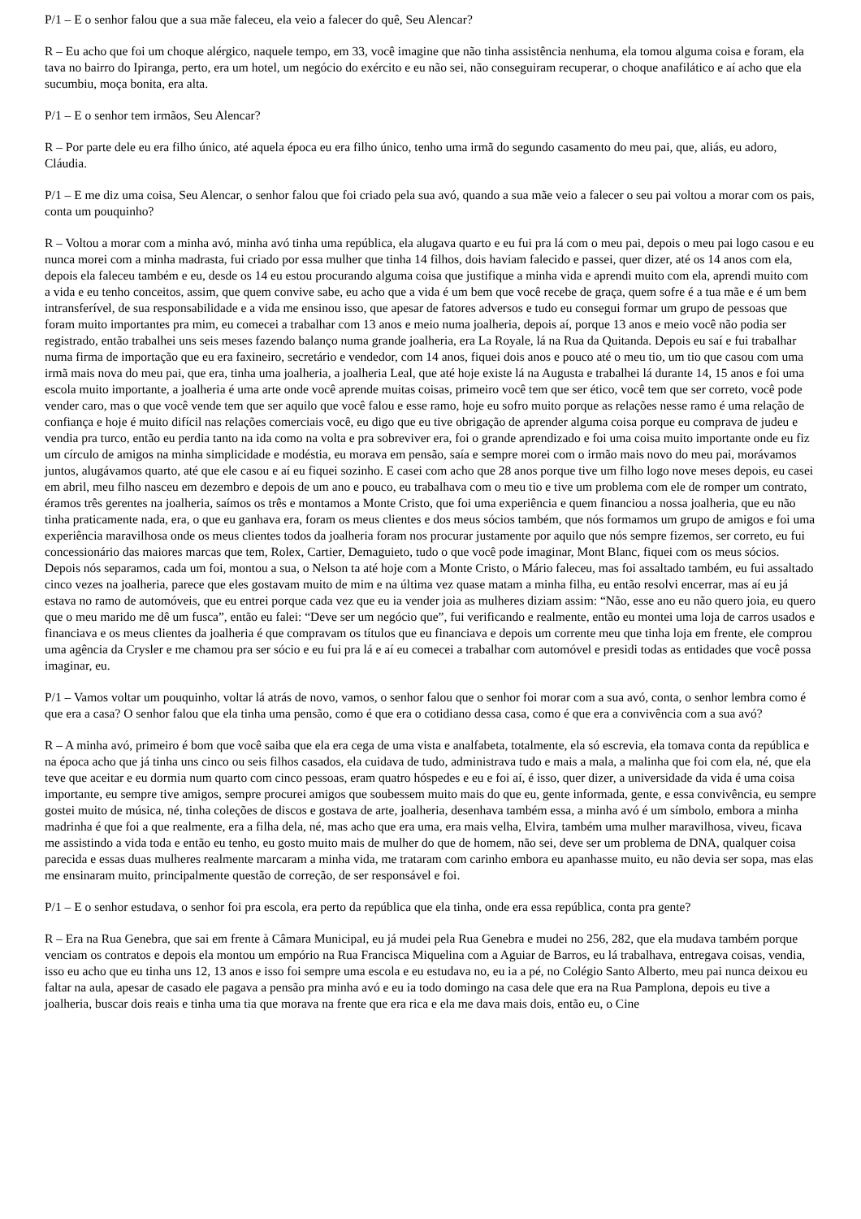P/1 – E o senhor falou que a sua mãe faleceu, ela veio a falecer do quê, Seu Alencar?
R – Eu acho que foi um choque alérgico, naquele tempo, em 33, você imagine que não tinha assistência nenhuma, ela tomou alguma coisa e foram, ela tava no bairro do Ipiranga, perto, era um hotel, um negócio do exército e eu não sei, não conseguiram recuperar, o choque anafilático e aí acho que ela sucumbiu, moça bonita, era alta.
P/1 – E o senhor tem irmãos, Seu Alencar?
R – Por parte dele eu era filho único, até aquela época eu era filho único, tenho uma irmã do segundo casamento do meu pai, que, aliás, eu adoro, Cláudia.
P/1 – E me diz uma coisa, Seu Alencar, o senhor falou que foi criado pela sua avó, quando a sua mãe veio a falecer o seu pai voltou a morar com os pais, conta um pouquinho?
R – Voltou a morar com a minha avó, minha avó tinha uma república, ela alugava quarto e eu fui pra lá com o meu pai, depois o meu pai logo casou e eu nunca morei com a minha madrasta, fui criado por essa mulher que tinha 14 filhos, dois haviam falecido e passei, quer dizer, até os 14 anos com ela, depois ela faleceu também e eu, desde os 14 eu estou procurando alguma coisa que justifique a minha vida e aprendi muito com ela, aprendi muito com a vida e eu tenho conceitos, assim, que quem convive sabe, eu acho que a vida é um bem que você recebe de graça, quem sofre é a tua mãe e é um bem intransferível, de sua responsabilidade e a vida me ensinou isso, que apesar de fatores adversos e tudo eu consegui formar um grupo de pessoas que foram muito importantes pra mim, eu comecei a trabalhar com 13 anos e meio numa joalheria, depois aí, porque 13 anos e meio você não podia ser registrado, então trabalhei uns seis meses fazendo balanço numa grande joalheria, era La Royale, lá na Rua da Quitanda. Depois eu saí e fui trabalhar numa firma de importação que eu era faxineiro, secretário e vendedor, com 14 anos, fiquei dois anos e pouco até o meu tio, um tio que casou com uma irmã mais nova do meu pai, que era, tinha uma joalheria, a joalheria Leal, que até hoje existe lá na Augusta e trabalhei lá durante 14, 15 anos e foi uma escola muito importante, a joalheria é uma arte onde você aprende muitas coisas, primeiro você tem que ser ético, você tem que ser correto, você pode vender caro, mas o que você vende tem que ser aquilo que você falou e esse ramo, hoje eu sofro muito porque as relações nesse ramo é uma relação de confiança e hoje é muito difícil nas relações comerciais você, eu digo que eu tive obrigação de aprender alguma coisa porque eu comprava de judeu e vendia pra turco, então eu perdia tanto na ida como na volta e pra sobreviver era, foi o grande aprendizado e foi uma coisa muito importante onde eu fiz um círculo de amigos na minha simplicidade e modéstia, eu morava em pensão, saía e sempre morei com o irmão mais novo do meu pai, morávamos juntos, alugávamos quarto, até que ele casou e aí eu fiquei sozinho. E casei com acho que 28 anos porque tive um filho logo nove meses depois, eu casei em abril, meu filho nasceu em dezembro e depois de um ano e pouco, eu trabalhava com o meu tio e tive um problema com ele de romper um contrato, éramos três gerentes na joalheria, saímos os três e montamos a Monte Cristo, que foi uma experiência e quem financiou a nossa joalheria, que eu não tinha praticamente nada, era, o que eu ganhava era, foram os meus clientes e dos meus sócios também, que nós formamos um grupo de amigos e foi uma experiência maravilhosa onde os meus clientes todos da joalheria foram nos procurar justamente por aquilo que nós sempre fizemos, ser correto, eu fui concessionário das maiores marcas que tem, Rolex, Cartier, Demaguieto, tudo o que você pode imaginar, Mont Blanc, fiquei com os meus sócios. Depois nós separamos, cada um foi, montou a sua, o Nelson ta até hoje com a Monte Cristo, o Mário faleceu, mas foi assaltado também, eu fui assaltado cinco vezes na joalheria, parece que eles gostavam muito de mim e na última vez quase matam a minha filha, eu então resolvi encerrar, mas aí eu já estava no ramo de automóveis, que eu entrei porque cada vez que eu ia vender joia as mulheres diziam assim: “Não, esse ano eu não quero joia, eu quero que o meu marido me dê um fusca”, então eu falei: “Deve ser um negócio que”, fui verificando e realmente, então eu montei uma loja de carros usados e financiava e os meus clientes da joalheria é que compravam os títulos que eu financiava e depois um corrente meu que tinha loja em frente, ele comprou uma agência da Crysler e me chamou pra ser sócio e eu fui pra lá e aí eu comecei a trabalhar com automóvel e presidi todas as entidades que você possa imaginar, eu.
P/1 – Vamos voltar um pouquinho, voltar lá atrás de novo, vamos, o senhor falou que o senhor foi morar com a sua avó, conta, o senhor lembra como é que era a casa? O senhor falou que ela tinha uma pensão, como é que era o cotidiano dessa casa, como é que era a convivência com a sua avó?
R – A minha avó, primeiro é bom que você saiba que ela era cega de uma vista e analfabeta, totalmente, ela só escrevia, ela tomava conta da república e na época acho que já tinha uns cinco ou seis filhos casados, ela cuidava de tudo, administrava tudo e mais a mala, a malinha que foi com ela, né, que ela teve que aceitar e eu dormia num quarto com cinco pessoas, eram quatro hóspedes e eu e foi aí, é isso, quer dizer, a universidade da vida é uma coisa importante, eu sempre tive amigos, sempre procurei amigos que soubessem muito mais do que eu, gente informada, gente, e essa convivência, eu sempre gostei muito de música, né, tinha coleções de discos e gostava de arte, joalheria, desenhava também essa, a minha avó é um símbolo, embora a minha madrinha é que foi a que realmente, era a filha dela, né, mas acho que era uma, era mais velha, Elvira, também uma mulher maravilhosa, viveu, ficava me assistindo a vida toda e então eu tenho, eu gosto muito mais de mulher do que de homem, não sei, deve ser um problema de DNA, qualquer coisa parecida e essas duas mulheres realmente marcaram a minha vida, me trataram com carinho embora eu apanhasse muito, eu não devia ser sopa, mas elas me ensinaram muito, principalmente questão de correção, de ser responsável e foi.
P/1 – E o senhor estudava, o senhor foi pra escola, era perto da república que ela tinha, onde era essa república, conta pra gente?
R – Era na Rua Genebra, que sai em frente à Câmara Municipal, eu já mudei pela Rua Genebra e mudei no 256, 282, que ela mudava também porque venciam os contratos e depois ela montou um empório na Rua Francisca Miquelina com a Aguiar de Barros, eu lá trabalhava, entregava coisas, vendia, isso eu acho que eu tinha uns 12, 13 anos e isso foi sempre uma escola e eu estudava no, eu ia a pé, no Colégio Santo Alberto, meu pai nunca deixou eu faltar na aula, apesar de casado ele pagava a pensão pra minha avó e eu ia todo domingo na casa dele que era na Rua Pamplona, depois eu tive a joalheria, buscar dois reais e tinha uma tia que morava na frente que era rica e ela me dava mais dois, então eu, o Cine